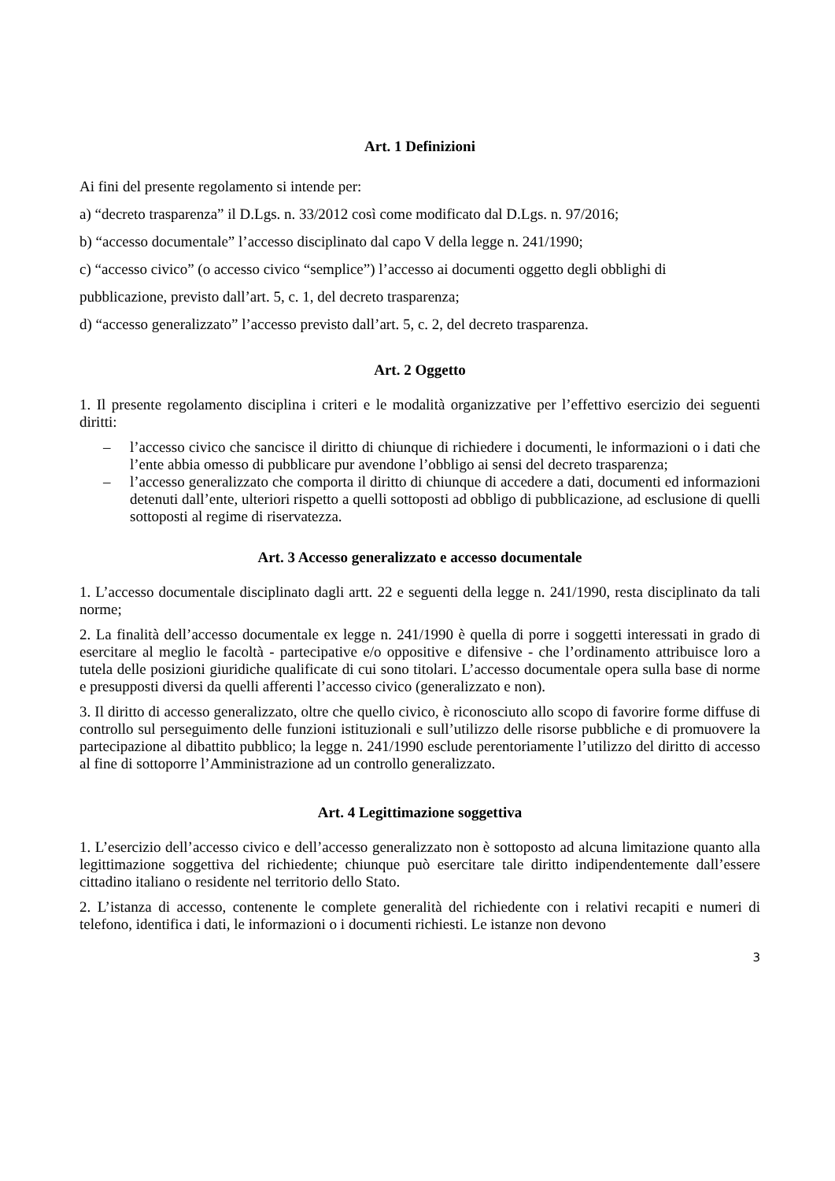Art. 1 Definizioni
Ai fini del presente regolamento si intende per:
a) “decreto trasparenza” il D.Lgs. n. 33/2012 così come modificato dal D.Lgs. n. 97/2016;
b) “accesso documentale” l’accesso disciplinato dal capo V della legge n. 241/1990;
c) “accesso civico” (o accesso civico “semplice”) l’accesso ai documenti oggetto degli obblighi di
pubblicazione, previsto dall’art. 5, c. 1, del decreto trasparenza;
d) “accesso generalizzato” l’accesso previsto dall’art. 5, c. 2, del decreto trasparenza.
Art. 2 Oggetto
1. Il presente regolamento disciplina i criteri e le modalità organizzative per l’effettivo esercizio dei seguenti diritti:
– l’accesso civico che sancisce il diritto di chiunque di richiedere i documenti, le informazioni o i dati che l’ente abbia omesso di pubblicare pur avendone l’obbligo ai sensi del decreto trasparenza;
– l’accesso generalizzato che comporta il diritto di chiunque di accedere a dati, documenti ed informazioni detenuti dall’ente, ulteriori rispetto a quelli sottoposti ad obbligo di pubblicazione, ad esclusione di quelli sottoposti al regime di riservatezza.
Art. 3 Accesso generalizzato e accesso documentale
1. L’accesso documentale disciplinato dagli artt. 22 e seguenti della legge n. 241/1990, resta disciplinato da tali norme;
2. La finalità dell’accesso documentale ex legge n. 241/1990 è quella di porre i soggetti interessati in grado di esercitare al meglio le facoltà - partecipative e/o oppositive e difensive - che l’ordinamento attribuisce loro a tutela delle posizioni giuridiche qualificate di cui sono titolari. L’accesso documentale opera sulla base di norme e presupposti diversi da quelli afferenti l’accesso civico (generalizzato e non).
3. Il diritto di accesso generalizzato, oltre che quello civico, è riconosciuto allo scopo di favorire forme diffuse di controllo sul perseguimento delle funzioni istituzionali e sull’utilizzo delle risorse pubbliche e di promuovere la partecipazione al dibattito pubblico; la legge n. 241/1990 esclude perentoriamente l’utilizzo del diritto di accesso al fine di sottoporre l’Amministrazione ad un controllo generalizzato.
Art. 4 Legittimazione soggettiva
1. L’esercizio dell’accesso civico e dell’accesso generalizzato non è sottoposto ad alcuna limitazione quanto alla legittimazione soggettiva del richiedente; chiunque può esercitare tale diritto indipendentemente dall’essere cittadino italiano o residente nel territorio dello Stato.
2. L’istanza di accesso, contenente le complete generalità del richiedente con i relativi recapiti e numeri di telefono, identifica i dati, le informazioni o i documenti richiesti. Le istanze non devono
3